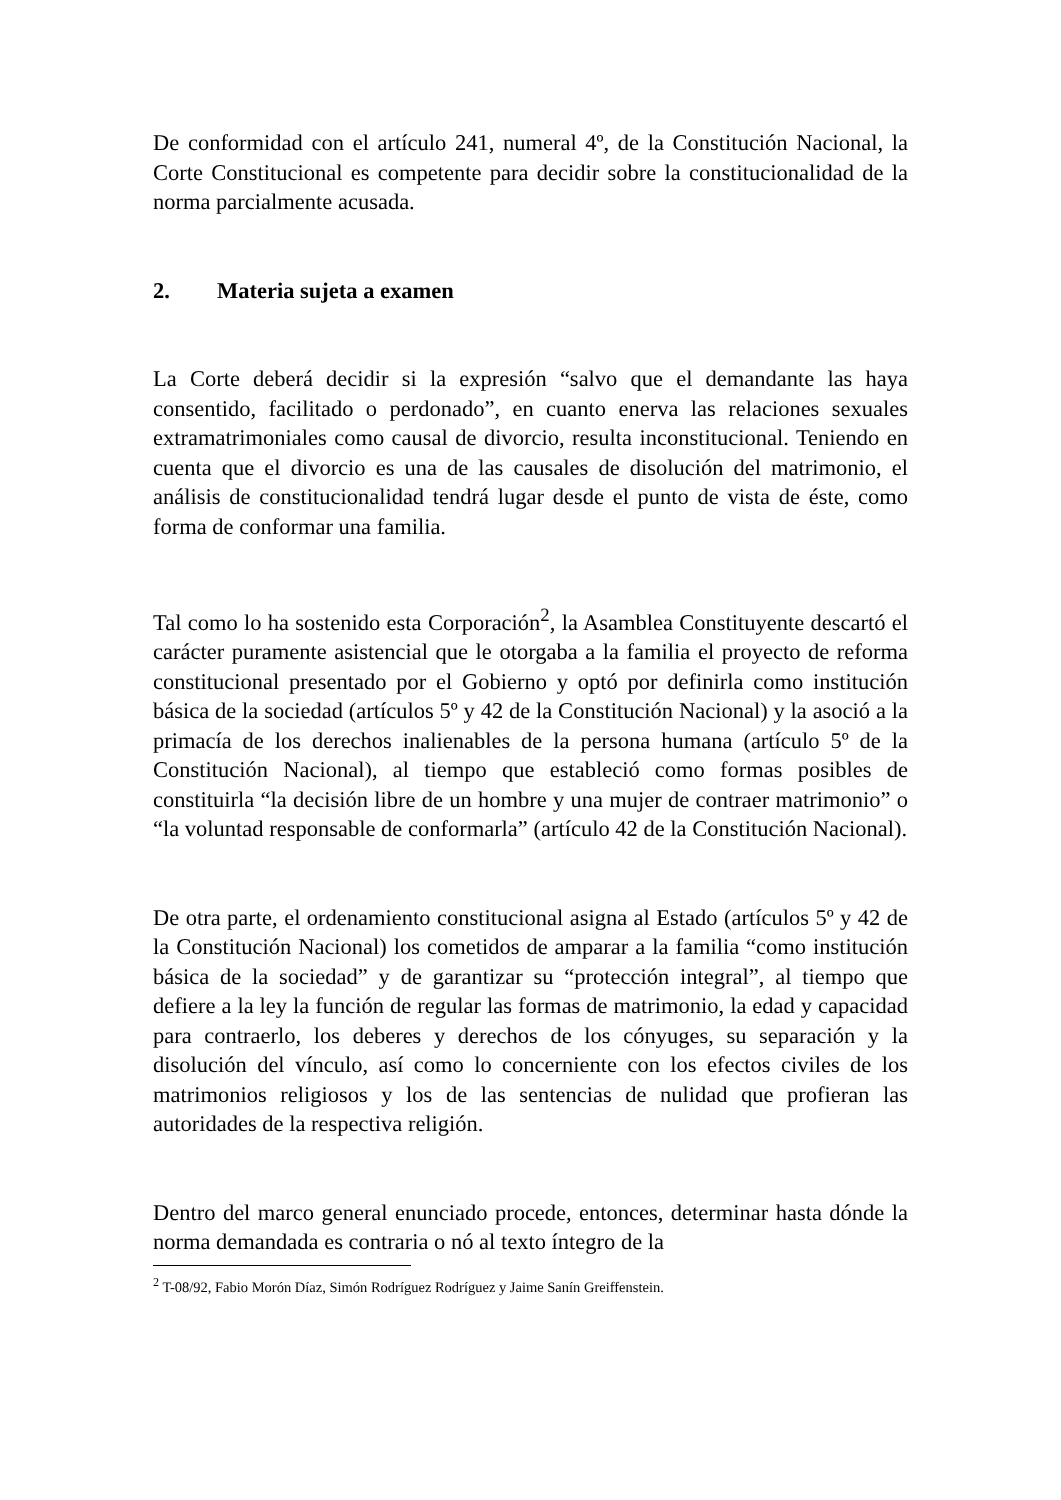De conformidad con el artículo 241, numeral 4º, de la Constitución Nacional, la Corte Constitucional es competente para decidir sobre la constitucionalidad de la norma parcialmente acusada.
2. Materia sujeta a examen
La Corte deberá decidir si la expresión “salvo que el demandante las haya consentido, facilitado o perdonado”, en cuanto enerva las relaciones sexuales extramatrimoniales como causal de divorcio, resulta inconstitucional. Teniendo en cuenta que el divorcio es una de las causales de disolución del matrimonio, el análisis de constitucionalidad tendrá lugar desde el punto de vista de éste, como forma de conformar una familia.
Tal como lo ha sostenido esta Corporación<sup>2</sup>, la Asamblea Constituyente descartó el carácter puramente asistencial que le otorgaba a la familia el proyecto de reforma constitucional presentado por el Gobierno y optó por definirla como institución básica de la sociedad (artículos 5º y 42 de la Constitución Nacional) y la asoció a la primacía de los derechos inalienables de la persona humana (artículo 5º de la Constitución Nacional), al tiempo que estableció como formas posibles de constituirla “la decisión libre de un hombre y una mujer de contraer matrimonio” o “la voluntad responsable de conformarla” (artículo 42 de la Constitución Nacional).
De otra parte, el ordenamiento constitucional asigna al Estado (artículos 5º y 42 de la Constitución Nacional) los cometidos de amparar a la familia “como institución básica de la sociedad” y de garantizar su “protección integral”, al tiempo que defiere a la ley la función de regular las formas de matrimonio, la edad y capacidad para contraerlo, los deberes y derechos de los cónyuges, su separación y la disolución del vínculo, así como lo concerniente con los efectos civiles de los matrimonios religiosos y los de las sentencias de nulidad que profieran las autoridades de la respectiva religión.
Dentro del marco general enunciado procede, entonces, determinar hasta dónde la norma demandada es contraria o nó al texto íntegro de la
<sup>2</sup> T-08/92, Fabio Morón Díaz, Simón Rodríguez Rodríguez y Jaime Sanín Greiffenstein.